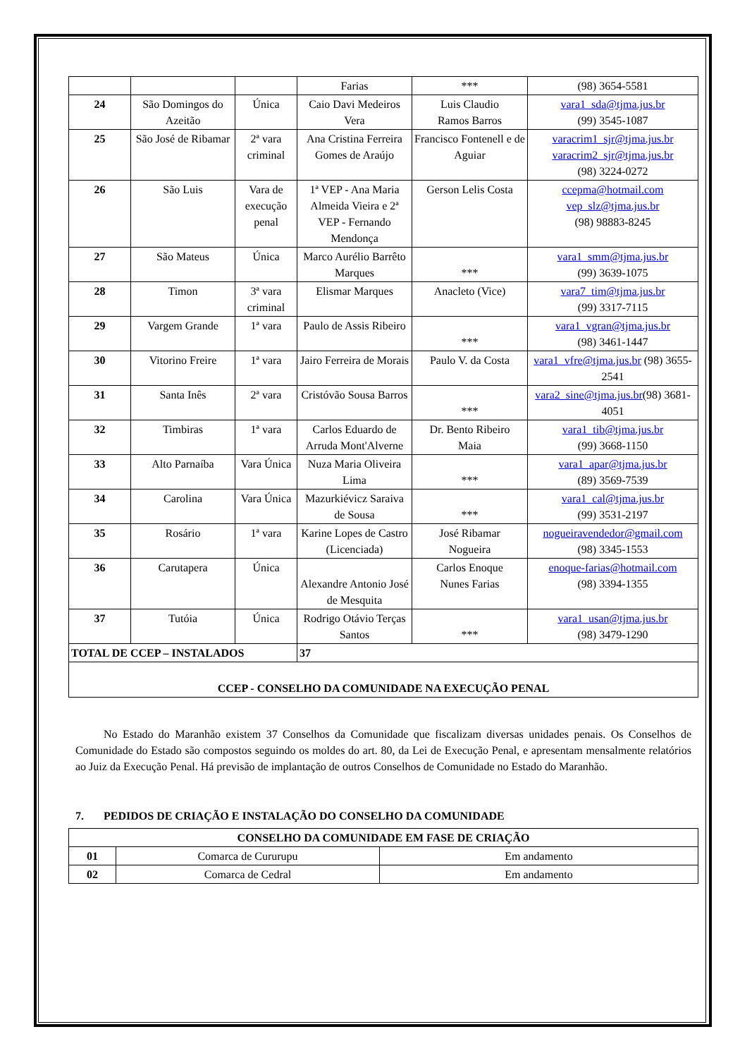| | | | Farias | *** | (98) 3654-5581 |
| 24 | São Domingos do Azeitão | Única | Caio Davi Medeiros Vera | Luis Claudio Ramos Barros | vara1_sda@tjma.jus.br (99) 3545-1087 |
| 25 | São José de Ribamar | 2ª vara criminal | Ana Cristina Ferreira Gomes de Araújo | Francisco Fontenell e de Aguiar | varacrim1_sjr@tjma.jus.br varacrim2_sjr@tjma.jus.br (98) 3224-0272 |
| 26 | São Luis | Vara de execução penal | 1ª VEP - Ana Maria Almeida Vieira e 2ª VEP - Fernando Mendonça | Gerson Lelis Costa | ccepma@hotmail.com vep_slz@tjma.jus.br (98) 98883-8245 |
| 27 | São Mateus | Única | Marco Aurélio Barrêto Marques | *** | vara1_smm@tjma.jus.br (99) 3639-1075 |
| 28 | Timon | 3ª vara criminal | Elismar Marques | Anacleto (Vice) | vara7_tim@tjma.jus.br (99) 3317-7115 |
| 29 | Vargem Grande | 1ª vara | Paulo de Assis Ribeiro | *** | vara1_vgran@tjma.jus.br (98) 3461-1447 |
| 30 | Vitorino Freire | 1ª vara | Jairo Ferreira de Morais | Paulo V. da Costa | vara1_vfre@tjma.jus.br (98) 3655-2541 |
| 31 | Santa Inês | 2ª vara | Cristóvão Sousa Barros | *** | vara2_sine@tjma.jus.br (98) 3681-4051 |
| 32 | Timbiras | 1ª vara | Carlos Eduardo de Arruda Mont'Alverne | Dr. Bento Ribeiro Maia | vara1_tib@tjma.jus.br (99) 3668-1150 |
| 33 | Alto Parnaíba | Vara Única | Nuza Maria Oliveira Lima | *** | vara1_apar@tjma.jus.br (89) 3569-7539 |
| 34 | Carolina | Vara Única | Mazurkiévicz Saraiva de Sousa | *** | vara1_cal@tjma.jus.br (99) 3531-2197 |
| 35 | Rosário | 1ª vara | Karine Lopes de Castro (Licenciada) | José Ribamar Nogueira | nogueiravendedor@gmail.com (98) 3345-1553 |
| 36 | Carutapera | Única | Alexandre Antonio José de Mesquita | Carlos Enoque Nunes Farias | enoque-farias@hotmail.com (98) 3394-1355 |
| 37 | Tutóia | Única | Rodrigo Otávio Terças Santos | *** | vara1_usan@tjma.jus.br (98) 3479-1290 |
| TOTAL DE CCEP – INSTALADOS | | | 37 | | |
| CCEP - CONSELHO DA COMUNIDADE NA EXECUÇÃO PENAL | | | | | |
No Estado do Maranhão existem 37 Conselhos da Comunidade que fiscalizam diversas unidades penais. Os Conselhos de Comunidade do Estado são compostos seguindo os moldes do art. 80, da Lei de Execução Penal, e apresentam mensalmente relatórios ao Juiz da Execução Penal. Há previsão de implantação de outros Conselhos de Comunidade no Estado do Maranhão.
7. PEDIDOS DE CRIAÇÃO E INSTALAÇÃO DO CONSELHO DA COMUNIDADE
| CONSELHO DA COMUNIDADE EM FASE DE CRIAÇÃO | | |
| --- | --- | --- |
| 01 | Comarca de Cururupu | Em andamento |
| 02 | Comarca de Cedral | Em andamento |